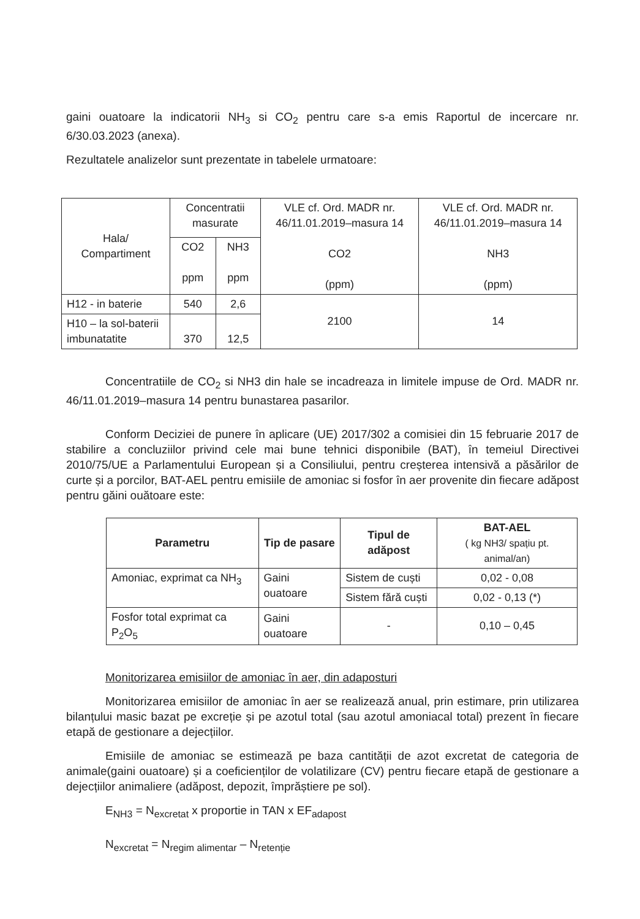gaini ouatoare la indicatorii NH<sub>3</sub> si CO<sub>2</sub> pentru care s-a emis Raportul de incercare nr. 6/30.03.2023 (anexa).
Rezultatele analizelor sunt prezentate in tabelele urmatoare:
| Hala/ Compartiment | Concentratii masurate | | VLE cf. Ord. MADR nr. 46/11.01.2019–masura 14 CO2 (ppm) | VLE cf. Ord. MADR nr. 46/11.01.2019–masura 14 NH3 (ppm) |
| --- | --- | --- | --- | --- |
| | CO2 ppm | NH3 ppm | | |
| H12 - in baterie | 540 | 2,6 | 2100 | 14 |
| H10 – la sol-baterii imbunatatite | 370 | 12,5 | | |
Concentratiile de CO<sub>2</sub> si NH3 din hale se incadreaza in limitele impuse de Ord. MADR nr. 46/11.01.2019–masura 14 pentru bunastarea pasarilor.
Conform Deciziei de punere în aplicare (UE) 2017/302 a comisiei din 15 februarie 2017 de stabilire a concluziilor privind cele mai bune tehnici disponibile (BAT), în temeiul Directivei 2010/75/UE a Parlamentului European și a Consiliului, pentru creșterea intensivă a păsărilor de curte și a porcilor, BAT-AEL pentru emisiile de amoniac si fosfor în aer provenite din fiecare adăpost pentru găini ouătoare este:
| Parametru | Tip de pasare | Tipul de adăpost | BAT-AEL ( kg NH3/ spațiu pt. animal/an) |
| --- | --- | --- | --- |
| Amoniac, exprimat ca NH<sub>3</sub> | Gaini ouatoare | Sistem de cuști | 0,02 - 0,08 |
| | | Sistem fără cuști | 0,02 - 0,13 (*) |
| Fosfor total exprimat ca P<sub>2</sub>O<sub>5</sub> | Gaini ouatoare | - | 0,10 – 0,45 |
Monitorizarea emisiilor de amoniac în aer, din adaposturi
Monitorizarea emisiilor de amoniac în aer se realizează anual, prin estimare, prin utilizarea bilanțului masic bazat pe excreție și pe azotul total (sau azotul amoniacal total) prezent în fiecare etapă de gestionare a dejecțiilor.
Emisiile de amoniac se estimează pe baza cantității de azot excretat de categoria de animale(gaini ouatoare) și a coeficienților de volatilizare (CV) pentru fiecare etapă de gestionare a dejecțiilor animaliere (adăpost, depozit, împrăștiere pe sol).
E<sub>NH3</sub> = N<sub>excretat</sub> x proportie in TAN x EF<sub>adapost</sub>
N<sub>excretat</sub> = N<sub>regim alimentar</sub> – N<sub>retenție</sub>